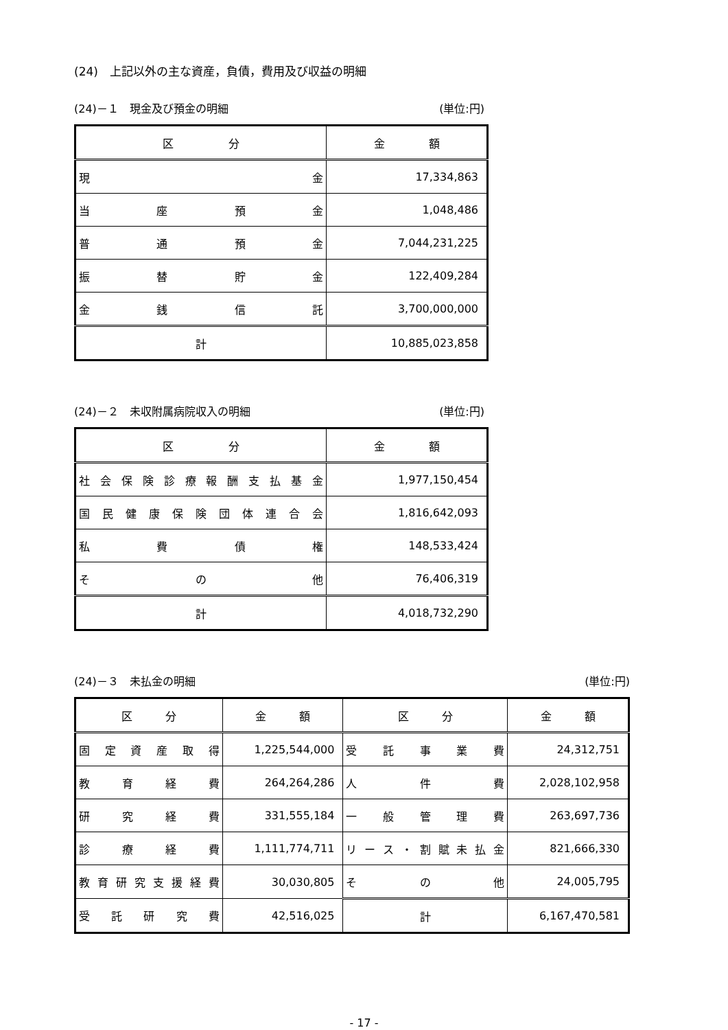(24)　上記以外の主な資産，負債，費用及び収益の明細
(24)－１　現金及び預金の明細 (単位:円)
| 区 分 | 金 額 |
| --- | --- |
| 現 金 | 17,334,863 |
| 当 座 預 金 | 1,048,486 |
| 普 通 預 金 | 7,044,231,225 |
| 振 替 貯 金 | 122,409,284 |
| 金 銭 信 託 | 3,700,000,000 |
| 計 | 10,885,023,858 |
(24)－２　未収附属病院収入の明細 (単位:円)
| 区 分 | 金 額 |
| --- | --- |
| 社 会 保 険 診 療 報 酬 支 払 基 金 | 1,977,150,454 |
| 国 民 健 康 保 険 団 体 連 合 会 | 1,816,642,093 |
| 私 費 債 権 | 148,533,424 |
| そ の 他 | 76,406,319 |
| 計 | 4,018,732,290 |
(24)－３　未払金の明細 (単位:円)
| 区 分 | 金 額 | 区 分 | 金 額 |
| --- | --- | --- | --- |
| 固 定 資 産 取 得 | 1,225,544,000 | 受 託 事 業 費 | 24,312,751 |
| 教 育 経 費 | 264,264,286 | 人 件 費 | 2,028,102,958 |
| 研 究 経 費 | 331,555,184 | 一 般 管 理 費 | 263,697,736 |
| 診 療 経 費 | 1,111,774,711 | リ ー ス ・ 割 賦 未 払 金 | 821,666,330 |
| 教 育 研 究 支 援 経 費 | 30,030,805 | そ の 他 | 24,005,795 |
| 受 託 研 究 費 | 42,516,025 | 計 | 6,167,470,581 |
- 17 -